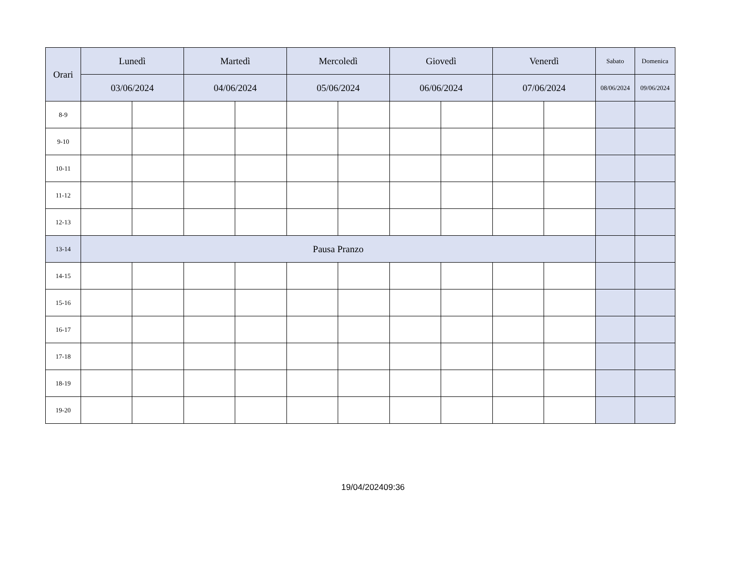| Orari | Lunedì | | Martedì | | Mercoledì | | Giovedì | | Venerdì | | Sabato | Domenica |
| --- | --- | --- | --- | --- | --- | --- | --- | --- | --- | --- | --- | --- |
| | 03/06/2024 | | 04/06/2024 | | 05/06/2024 | | 06/06/2024 | | 07/06/2024 | | 08/06/2024 | 09/06/2024 |
| 8-9 | | | | | | | | | | | | |
| 9-10 | | | | | | | | | | | | |
| 10-11 | | | | | | | | | | | | |
| 11-12 | | | | | | | | | | | | |
| 12-13 | | | | | | | | | | | | |
| 13-14 | Pausa Pranzo | | | | | | | | | | | |
| 14-15 | | | | | | | | | | | | |
| 15-16 | | | | | | | | | | | | |
| 16-17 | | | | | | | | | | | | |
| 17-18 | | | | | | | | | | | | |
| 18-19 | | | | | | | | | | | | |
| 19-20 | | | | | | | | | | | | |
19/04/202409:36